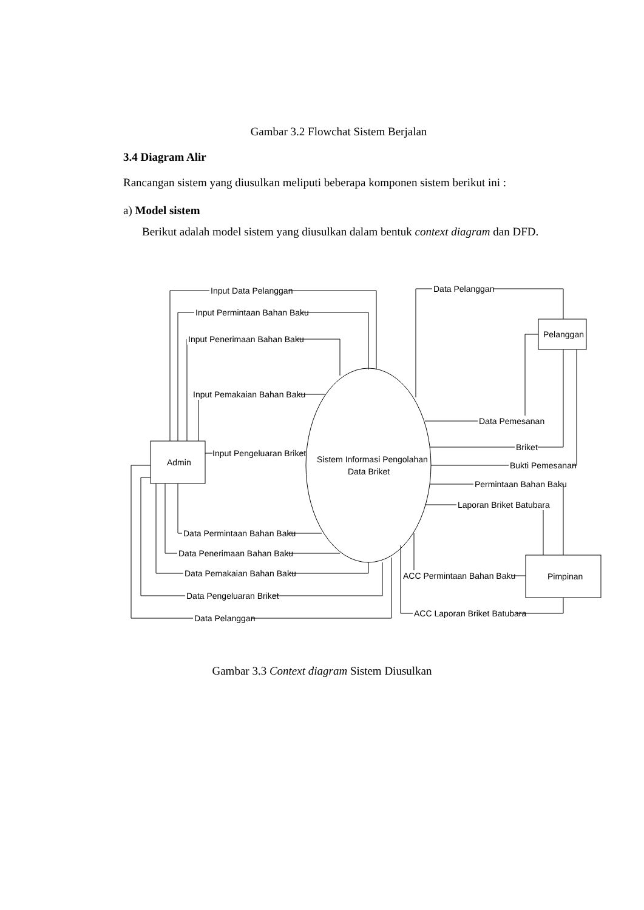Gambar 3.2 Flowchat Sistem Berjalan
3.4 Diagram Alir
Rancangan sistem yang diusulkan meliputi beberapa komponen sistem berikut ini :
a) Model sistem
Berikut adalah model sistem yang diusulkan dalam bentuk context diagram dan DFD.
Admin
Pelanggan
Pimpinan
Sistem Informasi Pengolahan
Data Briket
Input Data Pelanggan
Input Permintaan Bahan Baku
Input Penerimaan Bahan Baku
Input Pemakaian Bahan Baku
Input Pengeluaran Briket
Data Pelanggan
Data Pemesanan
Briket
Bukti Pemesanan
Permintaan Bahan Baku
Laporan Briket Batubara
ACC Permintaan Bahan Baku
ACC Laporan Briket Batubara
Data Permintaan Bahan Baku
Data Penerimaan Bahan Baku
Data Pemakaian Bahan Baku
Data Pengeluaran Briket
Data Pelanggan
Gambar 3.3 Context diagram Sistem Diusulkan